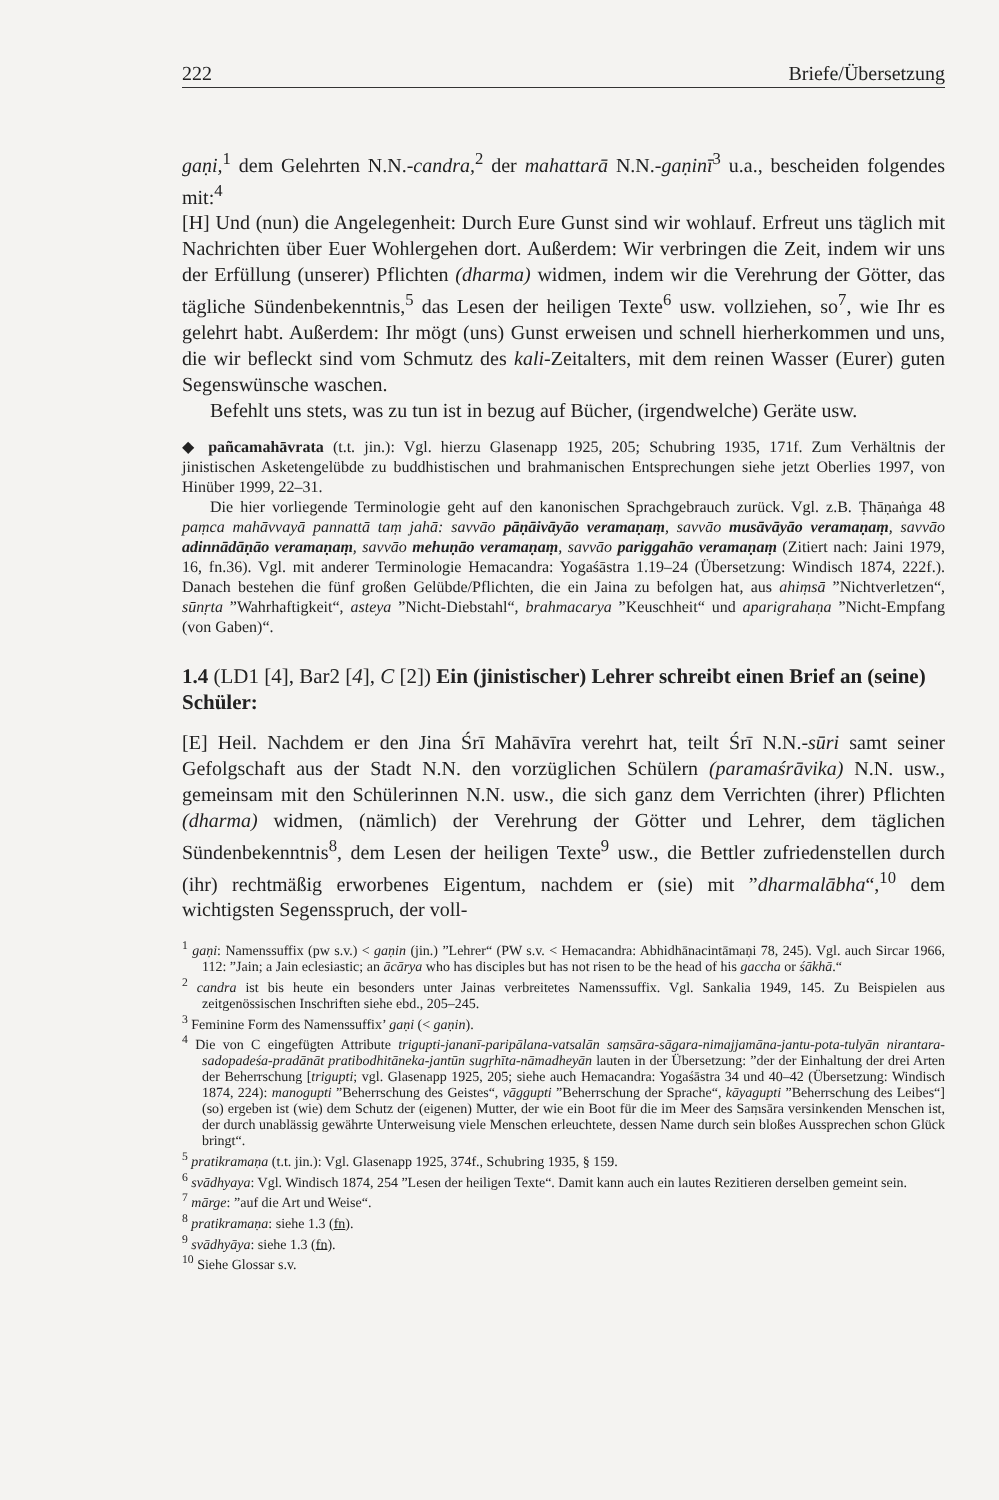222 Briefe/Übersetzung
gaṇi,<sup>1</sup> dem Gelehrten N.N.-candra,<sup>2</sup> der mahattarā N.N.-gaṇinī<sup>3</sup> u.a., bescheiden folgendes mit:<sup>4</sup>
[H] Und (nun) die Angelegenheit: Durch Eure Gunst sind wir wohlauf. Erfreut uns täglich mit Nachrichten über Euer Wohlergehen dort. Außerdem: Wir verbringen die Zeit, indem wir uns der Erfüllung (unserer) Pflichten (dharma) widmen, indem wir die Verehrung der Götter, das tägliche Sündenbekenntnis,<sup>5</sup> das Lesen der heiligen Texte<sup>6</sup> usw. vollziehen, so<sup>7</sup>, wie Ihr es gelehrt habt. Außerdem: Ihr mögt (uns) Gunst erweisen und schnell hierherkommen und uns, die wir befleckt sind vom Schmutz des kali-Zeitalters, mit dem reinen Wasser (Eurer) guten Segenswünsche waschen.
Befehlt uns stets, was zu tun ist in bezug auf Bücher, (irgendwelche) Geräte usw.
◆ pañcamahāvrata (t.t. jin.): Vgl. hierzu Glasenapp 1925, 205; Schubring 1935, 171f. Zum Verhältnis der jinistischen Asketengelübde zu buddhistischen und brahmanischen Entsprechungen siehe jetzt Oberlies 1997, von Hinüber 1999, 22–31.
Die hier vorliegende Terminologie geht auf den kanonischen Sprachgebrauch zurück. Vgl. z.B. Ṭhāṇaṅga 48 paṃca mahāvvayā pannattā taṃ jahā: savvāo pāṇāivāyāo veramaṇaṃ, savvāo musāvāyāo veramaṇaṃ, savvāo adinnādāṇāo veramaṇaṃ, savvāo mehuṇāo veramaṇaṃ, savvāo pariggahāo veramaṇaṃ (Zitiert nach: Jaini 1979, 16, fn.36). Vgl. mit anderer Terminologie Hemacandra: Yogaśāstra 1.19–24 (Übersetzung: Windisch 1874, 222f.). Danach bestehen die fünf großen Gelübde/Pflichten, die ein Jaina zu befolgen hat, aus ahiṃsā ”Nichtverletzen“, sūnṛta ”Wahrhaftigkeit“, asteya ”Nicht-Diebstahl“, brahmacarya ”Keuschheit“ und aparigrahaṇa ”Nicht-Empfang (von Gaben)“.
1.4 (LD1 [4], Bar2 [4], C [2]) Ein (jinistischer) Lehrer schreibt einen Brief an (seine) Schüler:
[E] Heil. Nachdem er den Jina Śrī Mahāvīra verehrt hat, teilt Śrī N.N.-sūri samt seiner Gefolgschaft aus der Stadt N.N. den vorzüglichen Schülern (paramaśrāvika) N.N. usw., gemeinsam mit den Schülerinnen N.N. usw., die sich ganz dem Verrichten (ihrer) Pflichten (dharma) widmen, (nämlich) der Verehrung der Götter und Lehrer, dem täglichen Sündenbekenntnis<sup>8</sup>, dem Lesen der heiligen Texte<sup>9</sup> usw., die Bettler zufriedenstellen durch (ihr) rechtmäßig erworbenes Eigentum, nachdem er (sie) mit ”dharmalābha“,<sup>10</sup> dem wichtigsten Segensspruch, der voll-
<sup>1</sup> gaṇi: Namenssuffix (pw s.v.) < gaṇin (jin.) ”Lehrer“ (PW s.v. < Hemacandra: Abhidhānacintāmaṇi 78, 245). Vgl. auch Sircar 1966, 112: ”Jain; a Jain eclesiastic; an ācārya who has disciples but has not risen to be the head of his gaccha or śākhā.“
<sup>2</sup> candra ist bis heute ein besonders unter Jainas verbreitetes Namenssuffix. Vgl. Sankalia 1949, 145. Zu Beispielen aus zeitgenössischen Inschriften siehe ebd., 205–245.
<sup>3</sup> Feminine Form des Namenssuffix’ gaṇi (< gaṇin).
<sup>4</sup> Die von C eingefügten Attribute trigupti-jananī-paripālana-vatsalān saṃsāra-sāgara-nimajjamāna-jantu-pota-tulyān nirantara-sadopadeśa-pradānāt pratibodhitāneka-jantūn sugṛhīta-nāmadheyān lauten in der Übersetzung: ”der der Einhaltung der drei Arten der Beherrschung [trigupti; vgl. Glasenapp 1925, 205; siehe auch Hemacandra: Yogaśāstra 34 und 40–42 (Übersetzung: Windisch 1874, 224): manogupti ”Beherrschung des Geistes“, vāggupti ”Beherrschung der Sprache“, kāyagupti ”Beherrschung des Leibes“] (so) ergeben ist (wie) dem Schutz der (eigenen) Mutter, der wie ein Boot für die im Meer des Saṃsāra versinkenden Menschen ist, der durch unablässig gewährte Unterweisung viele Menschen erleuchtete, dessen Name durch sein bloßes Aussprechen schon Glück bringt“.
<sup>5</sup> pratikramaṇa (t.t. jin.): Vgl. Glasenapp 1925, 374f., Schubring 1935, § 159.
<sup>6</sup> svādhyaya: Vgl. Windisch 1874, 254 ”Lesen der heiligen Texte“. Damit kann auch ein lautes Rezitieren derselben gemeint sein.
<sup>7</sup> mārge: ”auf die Art und Weise“.
<sup>8</sup> pratikramaṇa: siehe 1.3 (fn).
<sup>9</sup> svādhyāya: siehe 1.3 (fn).
<sup>10</sup> Siehe Glossar s.v.